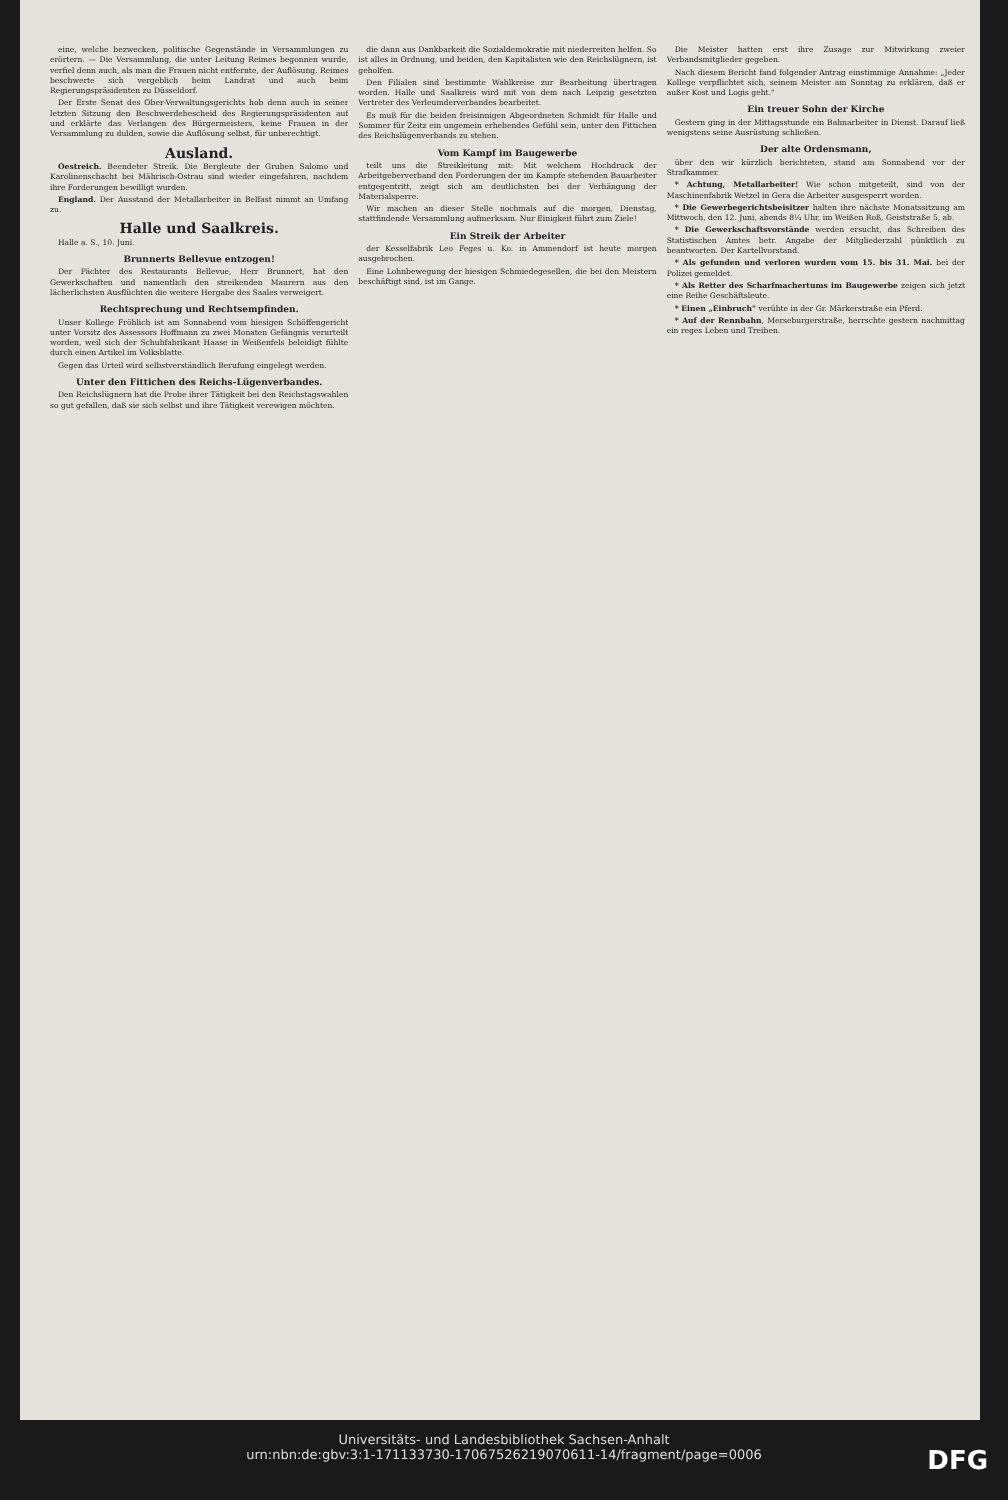eine, welche bezwecken, politische Gegenstände in Versammlungen zu erörtern. — Die Versammlung, die unter Leitung Reimes begonnen wurde, verfiel denn auch, als man die Frauen nicht entfernte, der Auflösung. Reimes beschwerte sich vergeblich beim Landrat und auch beim Regierungspräsidenten zu Düsseldorf.
Der Erste Senat des Ober-Verwaltungsgerichts hob denn auch in seiner letzten Sitzung den Beschwerdebescheid des Regierungspräsidenten auf und erklärte das Verlangen des Bürgermeisters, keine Frauen in der Versammlung zu dulden, sowie die Auflösung selbst, für unberechtigt.
Ausland.
Oestreich. Beendeter Streik. Die Bergleute der Gruben Salomo und Karolinenschacht bei Mährisch-Ostrau sind wieder eingefahren, nachdem ihre Forderungen bewilligt wurden.
England. Der Ausstand der Metallarbeiter in Belfast nimmt an Umfang zu.
Halle und Saalkreis.
Halle a. S., 10. Juni.
Brunnerts Bellevue entzogen!
Der Pächter des Restaurants Bellevue, Herr Brunnert, hat den Gewerkschaften und namentlich den streikenden Maurern aus den lächerlichsten Ausflüchten die weitere Hergabe des Saales verweigert.
Rechtsprechung und Rechtsempfinden.
Unser Kollege Fröhlich ist am Sonnabend vom hiesigen Schöffengericht unter Vorsitz des Assessors Hoffmann zu zwei Monaten Gefängnis verurteilt worden, weil sich der Schuhfabrikant Haase in Weißenfels beleidigt fühlte durch einen Artikel im Volksblatte.
Gegen das Urteil wird selbstverständlich Berufung eingelegt werden.
Unter den Fittichen des Reichs-Lügenverbandes.
Den Reichslügnern hat die Probe ihrer Tätigkeit bei den Reichstagswahlen so gut gefallen, daß sie sich selbst und ihre Tätigkeit verewigen möchten.
die dann aus Dankbarkeit die Sozialdemokratie mit niederreiten helfen. So ist alles in Ordnung, und beiden, den Kapitalisten wie den Reichslügnern, ist geholfen.
Den Filialen sind bestimmte Wahlkreise zur Bearbeitung übertragen worden. Halle und Saalkreis wird mit von dem nach Leipzig gesetzten Vertreter des Verleumderverbandes bearbeitet.
Es muß für die beiden freisinnigen Abgeordneten Schmidt für Halle und Sommer für Zeitz ein ungemein erhebendes Gefühl sein, unter den Fittichen des Reichslügenverbands zu stehen.
Vom Kampf im Baugewerbe
teilt uns die Streikleitung mit: Mit welchem Hochdruck der Arbeitgeberverband den Forderungen der im Kampfe stehenden Bauarbeiter entgegentritt, zeigt sich am deutlichsten bei der Verhängung der Materialsperre.
Wir machen an dieser Stelle nochmals auf die morgen, Dienstag, stattfindende Versammlung aufmerksam. Nur Einigkeit führt zum Ziele!
Ein Streik der Arbeiter
der Kesselfabrik Leo Feges u. Ko. in Ammendorf ist heute morgen ausgebrochen.
Eine Lohnbewegung der hiesigen Schmiedegesellen, die bei den Meistern beschäftigt sind, ist im Gange.
Die Meister hatten erst ihre Zusage zur Mitwirkung zweier Verbandsmitglieder gegeben.
Nach diesem Bericht fand folgender Antrag einstimmige Annahme: „Jeder Kollege verpflichtet sich, seinem Meister am Sonntag zu erklären, daß er außer Kost und Logis geht."
Ein treuer Sohn der Kirche
Gestern ging in der Mittagsstunde ein Bahnarbeiter in Dienst. Darauf ließ wenigstens seine Ausrüstung schließen.
Der alte Ordensmann,
über den wir kürzlich berichteten, stand am Sonnabend vor der Strafkammer.
* Achtung, Metallarbeiter! Wie schon mitgeteilt, sind von der Maschinenfabrik Wetzel in Gera die Arbeiter ausgesperrt worden.
* Die Gewerbegerichtsbeisitzer halten ihre nächste Monatssitzung am Mittwoch, den 12. Juni, abends 8¼ Uhr, im Weißen Roß, Geiststraße 5, ab.
* Die Gewerkschaftsvorstände werden ersucht, das Schreiben des Statistischen Amtes betr. Angabe der Mitgliederzahl pünktlich zu beantworten. Der Kartellvorstand.
* Als gefunden und verloren wurden vom 15. bis 31. Mai. bei der Polizei gemeldet.
* Als Retter des Scharfmachertums im Baugewerbe zeigen sich jetzt eine Reihe Geschäftsleute.
* Einen „Einbruch" verübte in der Gr. Märkerstraße ein Pferd.
* Auf der Rennbahn, Merseburgerstraße, herrschte gestern nachmittag ein reges Leben und Treiben.
Universitäts- und Landesbibliothek Sachsen-Anhalt
urn:nbn:de:gbv:3:1-171133730-17067526219070611-14/fragment/page=0006
DFG